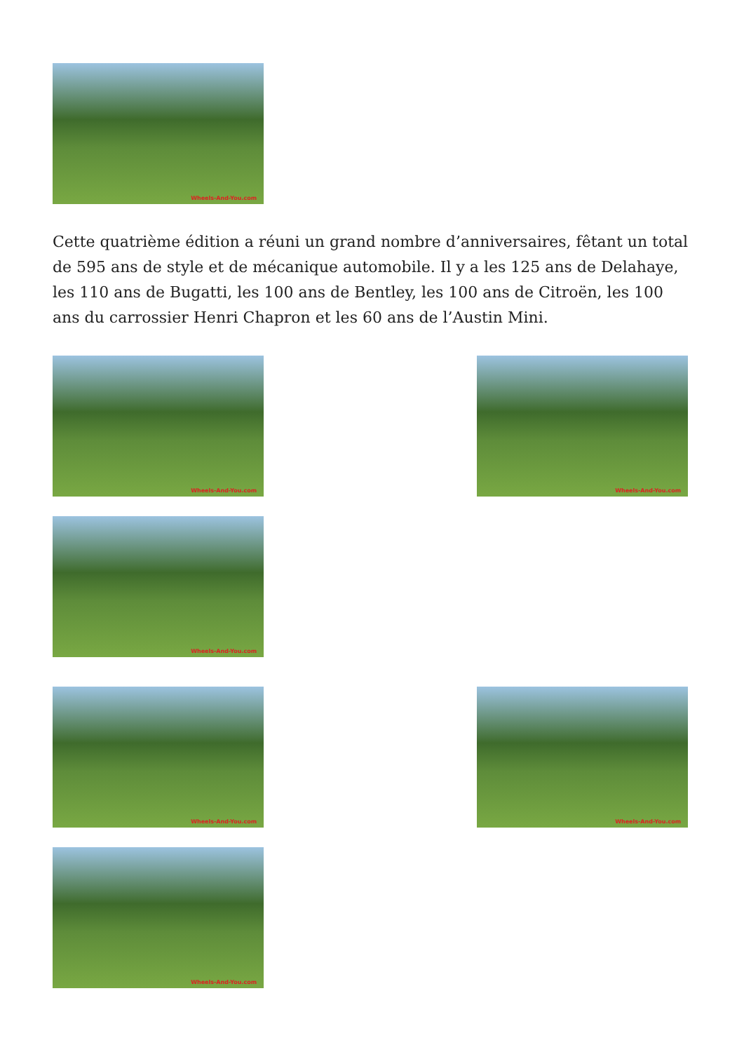Wheels-And-You.com
Cette quatrième édition a réuni un grand nombre d’anniversaires, fêtant un total de 595 ans de style et de mécanique automobile. Il y a les 125 ans de Delahaye, les 110 ans de Bugatti, les 100 ans de Bentley, les 100 ans de Citroën, les 100 ans du carrossier Henri Chapron et les 60 ans de l’Austin Mini.
Wheels-And-You.com
Wheels-And-You.com
Wheels-And-You.com
Wheels-And-You.com
Wheels-And-You.com
Wheels-And-You.com